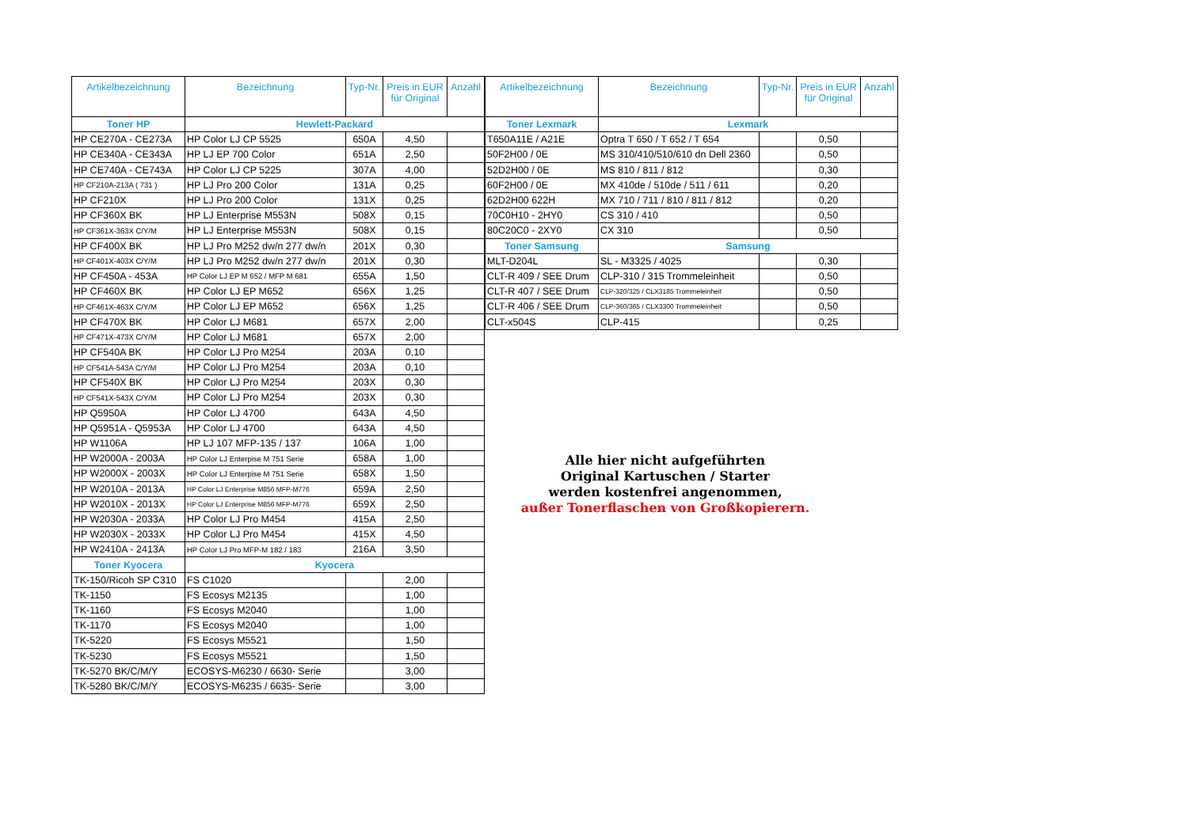| Artikelbezeichnung | Bezeichnung | Typ-Nr. | Preis in EUR für Original | Anzahl |
| --- | --- | --- | --- | --- |
| Toner HP | Hewlett-Packard | | | |
| HP CE270A - CE273A | HP Color LJ CP 5525 | 650A | 4,50 | |
| HP CE340A - CE343A | HP LJ EP 700 Color | 651A | 2,50 | |
| HP CE740A - CE743A | HP Color LJ CP 5225 | 307A | 4,00 | |
| HP CF210A-213A ( 731 ) | HP LJ Pro 200 Color | 131A | 0,25 | |
| HP CF210X | HP LJ Pro 200 Color | 131X | 0,25 | |
| HP CF360X BK | HP LJ Enterprise M553N | 508X | 0,15 | |
| HP CF361X-363X C/Y/M | HP LJ Enterprise M553N | 508X | 0,15 | |
| HP CF400X BK | HP LJ Pro M252 dw/n 277 dw/n | 201X | 0,30 | |
| HP CF401X-403X C/Y/M | HP LJ Pro M252 dw/n 277 dw/n | 201X | 0,30 | |
| HP CF450A - 453A | HP Color LJ EP M 652 / MFP M 681 | 655A | 1,50 | |
| HP CF460X BK | HP Color LJ EP M652 | 656X | 1,25 | |
| HP CF461X-463X C/Y/M | HP Color LJ EP M652 | 656X | 1,25 | |
| HP CF470X BK | HP Color LJ M681 | 657X | 2,00 | |
| HP CF471X-473X C/Y/M | HP Color LJ M681 | 657X | 2,00 | |
| HP CF540A BK | HP Color LJ Pro M254 | 203A | 0,10 | |
| HP CF541A-543A C/Y/M | HP Color LJ Pro M254 | 203A | 0,10 | |
| HP CF540X BK | HP Color LJ Pro M254 | 203X | 0,30 | |
| HP CF541X-543X C/Y/M | HP Color LJ Pro M254 | 203X | 0,30 | |
| HP Q5950A | HP Color LJ 4700 | 643A | 4,50 | |
| HP Q5951A - Q5953A | HP Color LJ 4700 | 643A | 4,50 | |
| HP W1106A | HP LJ 107 MFP-135 / 137 | 106A | 1,00 | |
| HP W2000A - 2003A | HP Color LJ Enterpise M 751 Serie | 658A | 1,00 | |
| HP W2000X - 2003X | HP Color LJ Enterpise M 751 Serie | 658X | 1,50 | |
| HP W2010A - 2013A | HP Color LJ Enterprise M856 MFP-M776 | 659A | 2,50 | |
| HP W2010X - 2013X | HP Color LJ Enterprise M856 MFP-M776 | 659X | 2,50 | |
| HP W2030A - 2033A | HP Color LJ Pro M454 | 415A | 2,50 | |
| HP W2030X - 2033X | HP Color LJ Pro M454 | 415X | 4,50 | |
| HP W2410A - 2413A | HP Color LJ Pro MFP-M 182 / 183 | 216A | 3,50 | |
| Toner Kyocera | Kyocera | | | |
| TK-150/Ricoh SP C310 | FS C1020 | | 2,00 | |
| TK-1150 | FS Ecosys M2135 | | 1,00 | |
| TK-1160 | FS Ecosys M2040 | | 1,00 | |
| TK-1170 | FS Ecosys M2040 | | 1,00 | |
| TK-5220 | FS Ecosys M5521 | | 1,50 | |
| TK-5230 | FS Ecosys M5521 | | 1,50 | |
| TK-5270 BK/C/M/Y | ECOSYS-M6230 / 6630- Serie | | 3,00 | |
| TK-5280 BK/C/M/Y | ECOSYS-M6235 / 6635- Serie | | 3,00 | |
| Artikelbezeichnung | Bezeichnung | Typ-Nr. | Preis in EUR für Original | Anzahl |
| --- | --- | --- | --- | --- |
| Toner Lexmark | Lexmark | | | |
| T650A11E / A21E | Optra T 650 / T 652 / T 654 | | 0,50 | |
| 50F2H00 / 0E | MS 310/410/510/610 dn Dell 2360 | | 0,50 | |
| 52D2H00 / 0E | MS 810 / 811 / 812 | | 0,30 | |
| 60F2H00 / 0E | MX 410de / 510de / 511 / 611 | | 0,20 | |
| 62D2H00 622H | MX 710 / 711 / 810 / 811 / 812 | | 0,20 | |
| 70C0H10 - 2HY0 | CS 310 / 410 | | 0,50 | |
| 80C20C0 - 2XY0 | CX 310 | | 0,50 | |
| Toner Samsung | Samsung | | | |
| MLT-D204L | SL - M3325 / 4025 | | 0,30 | |
| CLT-R 409 / SEE Drum | CLP-310 / 315 Trommeleinheit | | 0,50 | |
| CLT-R 407 / SEE Drum | CLP-320/325 / CLX3185 Trommeleinheit | | 0,50 | |
| CLT-R 406 / SEE Drum | CLP-360/365 / CLX3300 Trommeleinheit | | 0,50 | |
| CLT-x504S | CLP-415 | | 0,25 | |
Alle hier nicht aufgeführten
Original Kartuschen / Starter
werden kostenfrei angenommen,
außer Tonerflaschen von Großkopierern.